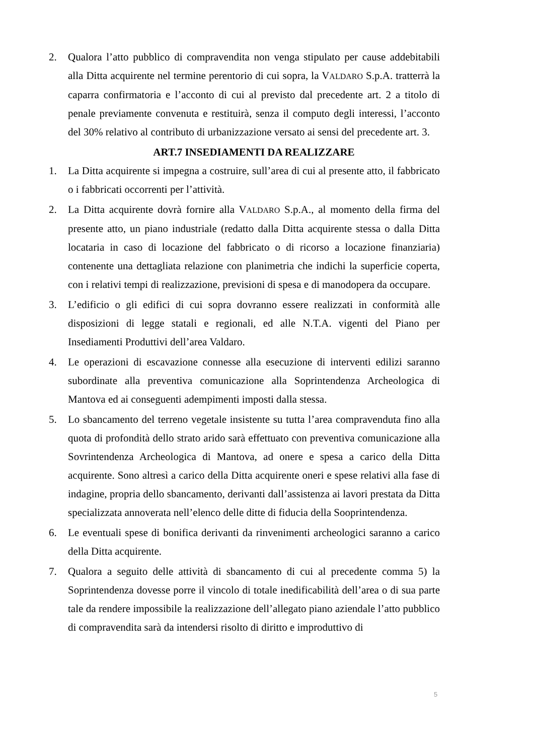2. Qualora l’atto pubblico di compravendita non venga stipulato per cause addebitabili alla Ditta acquirente nel termine perentorio di cui sopra, la VALDARO S.p.A. tratterrà la caparra confirmatoria e l’acconto di cui al previsto dal precedente art. 2 a titolo di penale previamente convenuta e restituirà, senza il computo degli interessi, l’acconto del 30% relativo al contributo di urbanizzazione versato ai sensi del precedente art. 3.
ART.7 INSEDIAMENTI DA REALIZZARE
1. La Ditta acquirente si impegna a costruire, sull’area di cui al presente atto, il fabbricato o i fabbricati occorrenti per l’attività.
2. La Ditta acquirente dovrà fornire alla VALDARO S.p.A., al momento della firma del presente atto, un piano industriale (redatto dalla Ditta acquirente stessa o dalla Ditta locataria in caso di locazione del fabbricato o di ricorso a locazione finanziaria) contenente una dettagliata relazione con planimetria che indichi la superficie coperta, con i relativi tempi di realizzazione, previsioni di spesa e di manodopera da occupare.
3. L’edificio o gli edifici di cui sopra dovranno essere realizzati in conformità alle disposizioni di legge statali e regionali, ed alle N.T.A. vigenti del Piano per Insediamenti Produttivi dell’area Valdaro.
4. Le operazioni di escavazione connesse alla esecuzione di interventi edilizi saranno subordinate alla preventiva comunicazione alla Soprintendenza Archeologica di Mantova ed ai conseguenti adempimenti imposti dalla stessa.
5. Lo sbancamento del terreno vegetale insistente su tutta l’area compravenduta fino alla quota di profondità dello strato arido sarà effettuato con preventiva comunicazione alla Sovrintendenza Archeologica di Mantova, ad onere e spesa a carico della Ditta acquirente. Sono altresì a carico della Ditta acquirente oneri e spese relativi alla fase di indagine, propria dello sbancamento, derivanti dall’assistenza ai lavori prestata da Ditta specializzata annoverata nell’elenco delle ditte di fiducia della Sooprintendenza.
6. Le eventuali spese di bonifica derivanti da rinvenimenti archeologici saranno a carico della Ditta acquirente.
7. Qualora a seguito delle attività di sbancamento di cui al precedente comma 5) la Soprintendenza dovesse porre il vincolo di totale inedificabilità dell’area o di sua parte tale da rendere impossibile la realizzazione dell’allegato piano aziendale l’atto pubblico di compravendita sarà da intendersi risolto di diritto e improduttivo di
5